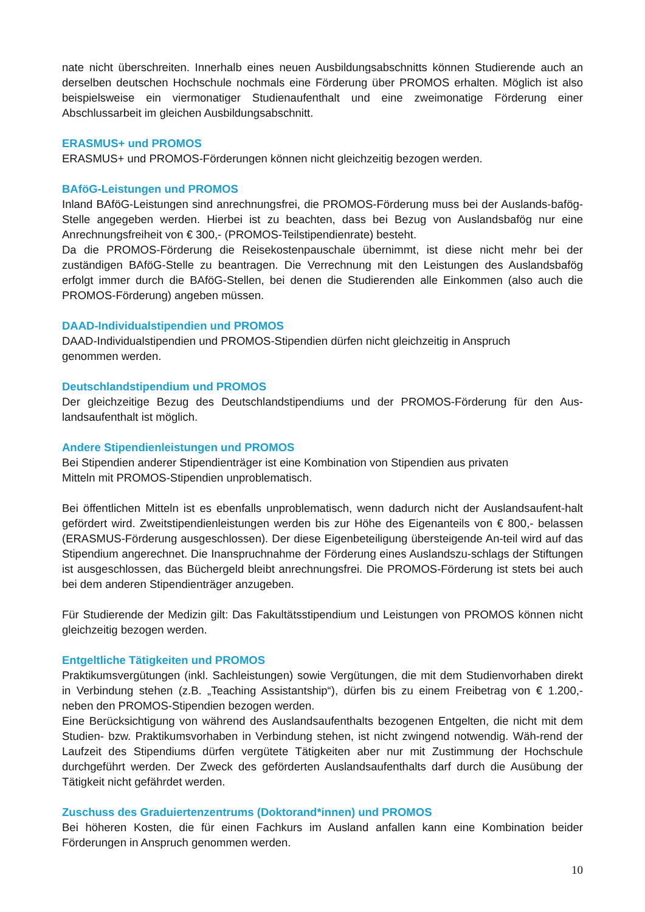nate nicht überschreiten. Innerhalb eines neuen Ausbildungsabschnitts können Studierende auch an derselben deutschen Hochschule nochmals eine Förderung über PROMOS erhalten. Möglich ist also beispielsweise ein viermonatiger Studienaufenthalt und eine zweimonatige Förderung einer Abschlussarbeit im gleichen Ausbildungsabschnitt.
ERASMUS+ und PROMOS
ERASMUS+ und PROMOS-Förderungen können nicht gleichzeitig bezogen werden.
BAföG-Leistungen und PROMOS
Inland BAföG-Leistungen sind anrechnungsfrei, die PROMOS-Förderung muss bei der Auslands-bafög-Stelle angegeben werden. Hierbei ist zu beachten, dass bei Bezug von Auslandsbafög nur eine Anrechnungsfreiheit von € 300,- (PROMOS-Teilstipendienrate) besteht.
Da die PROMOS-Förderung die Reisekostenpauschale übernimmt, ist diese nicht mehr bei der zuständigen BAföG-Stelle zu beantragen. Die Verrechnung mit den Leistungen des Auslandsbafög erfolgt immer durch die BAföG-Stellen, bei denen die Studierenden alle Einkommen (also auch die PROMOS-Förderung) angeben müssen.
DAAD-Individualstipendien und PROMOS
DAAD-Individualstipendien und PROMOS-Stipendien dürfen nicht gleichzeitig in Anspruch
genommen werden.
Deutschlandstipendium und PROMOS
Der gleichzeitige Bezug des Deutschlandstipendiums und der PROMOS-Förderung für den Aus-landsaufenthalt ist möglich.
Andere Stipendienleistungen und PROMOS
Bei Stipendien anderer Stipendienträger ist eine Kombination von Stipendien aus privaten
Mitteln mit PROMOS-Stipendien unproblematisch.
Bei öffentlichen Mitteln ist es ebenfalls unproblematisch, wenn dadurch nicht der Auslandsaufent-halt gefördert wird. Zweitstipendienleistungen werden bis zur Höhe des Eigenanteils von € 800,- belassen (ERASMUS-Förderung ausgeschlossen). Der diese Eigenbeteiligung übersteigende An-teil wird auf das Stipendium angerechnet. Die Inanspruchnahme der Förderung eines Auslandszu-schlags der Stiftungen ist ausgeschlossen, das Büchergeld bleibt anrechnungsfrei. Die PROMOS-Förderung ist stets bei auch bei dem anderen Stipendienträger anzugeben.
Für Studierende der Medizin gilt: Das Fakultätsstipendium und Leistungen von PROMOS können nicht gleichzeitig bezogen werden.
Entgeltliche Tätigkeiten und PROMOS
Praktikumsvergütungen (inkl. Sachleistungen) sowie Vergütungen, die mit dem Studienvorhaben direkt in Verbindung stehen (z.B. „Teaching Assistantship“), dürfen bis zu einem Freibetrag von € 1.200,- neben den PROMOS-Stipendien bezogen werden.
Eine Berücksichtigung von während des Auslandsaufenthalts bezogenen Entgelten, die nicht mit dem Studien- bzw. Praktikumsvorhaben in Verbindung stehen, ist nicht zwingend notwendig. Wäh-rend der Laufzeit des Stipendiums dürfen vergütete Tätigkeiten aber nur mit Zustimmung der Hochschule durchgeführt werden. Der Zweck des geförderten Auslandsaufenthalts darf durch die Ausübung der Tätigkeit nicht gefährdet werden.
Zuschuss des Graduiertenzentrums (Doktorand*innen) und PROMOS
Bei höheren Kosten, die für einen Fachkurs im Ausland anfallen kann eine Kombination beider Förderungen in Anspruch genommen werden.
10